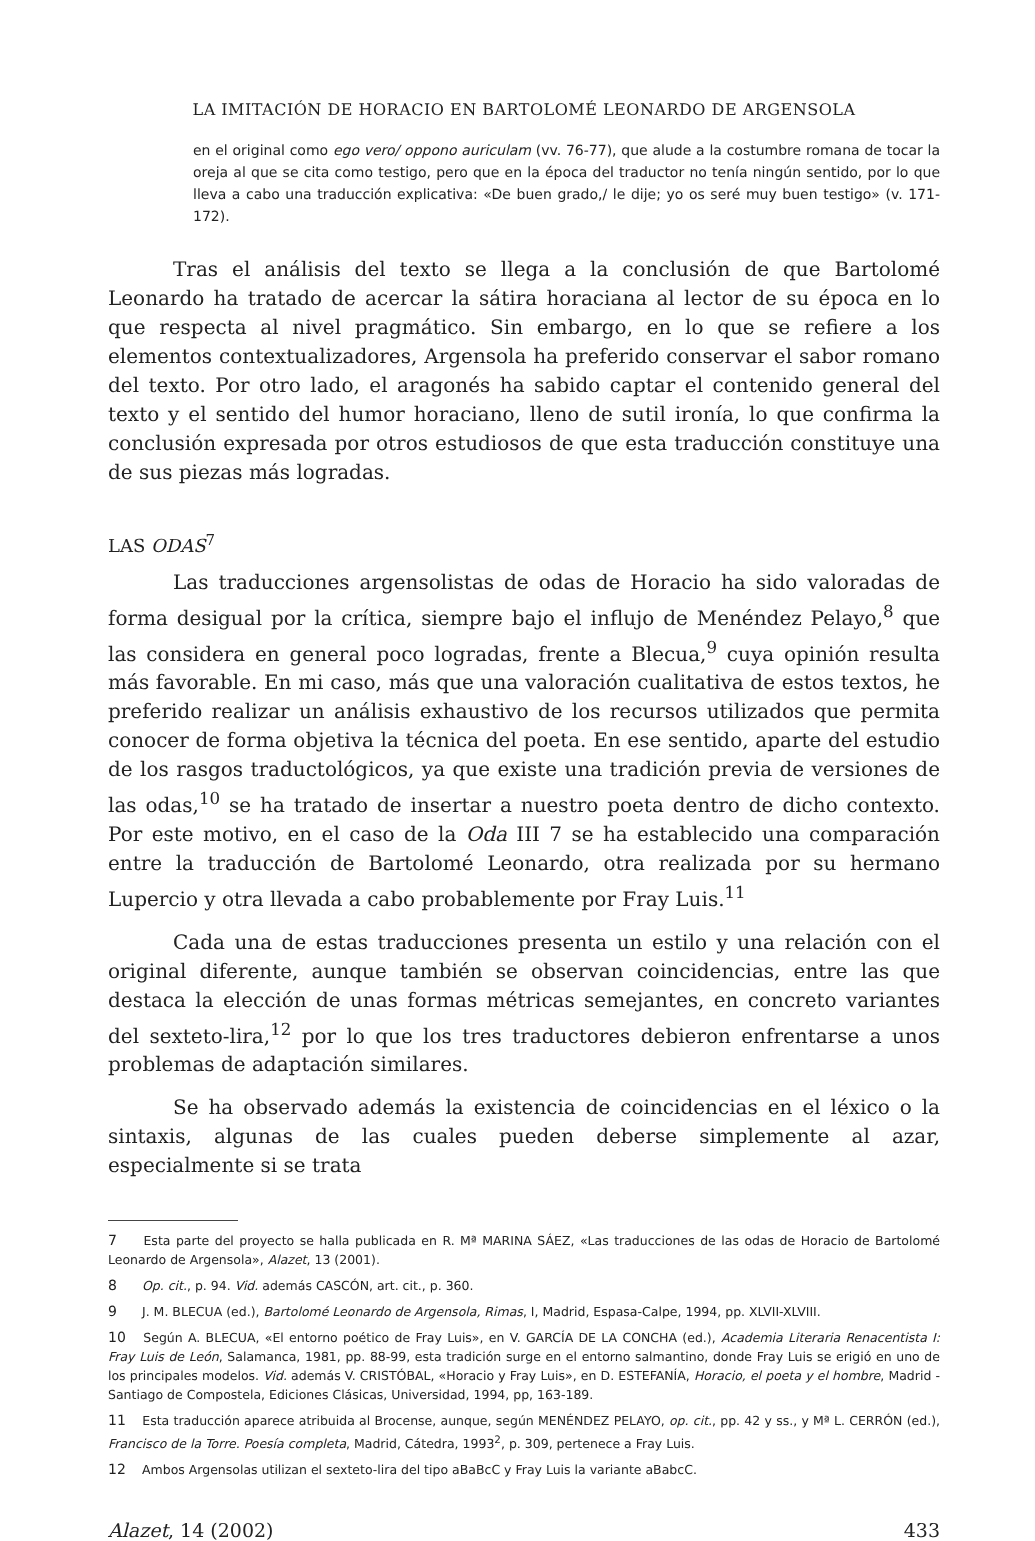LA IMITACIÓN DE HORACIO EN BARTOLOMÉ LEONARDO DE ARGENSOLA
en el original como ego vero/ oppono auriculam (vv. 76-77), que alude a la costumbre romana de tocar la oreja al que se cita como testigo, pero que en la época del traductor no tenía ningún sentido, por lo que lleva a cabo una traducción explicativa: «De buen grado,/ le dije; yo os seré muy buen testigo» (v. 171-172).
Tras el análisis del texto se llega a la conclusión de que Bartolomé Leonardo ha tratado de acercar la sátira horaciana al lector de su época en lo que respecta al nivel pragmático. Sin embargo, en lo que se refiere a los elementos contextualizadores, Argensola ha preferido conservar el sabor romano del texto. Por otro lado, el aragonés ha sabido captar el contenido general del texto y el sentido del humor horaciano, lleno de sutil ironía, lo que confirma la conclusión expresada por otros estudiosos de que esta traducción constituye una de sus piezas más logradas.
LAS ODAS<sup>7</sup>
Las traducciones argensolistas de odas de Horacio ha sido valoradas de forma desigual por la crítica, siempre bajo el influjo de Menéndez Pelayo,<sup>8</sup> que las considera en general poco logradas, frente a Blecua,<sup>9</sup> cuya opinión resulta más favorable. En mi caso, más que una valoración cualitativa de estos textos, he preferido realizar un análisis exhaustivo de los recursos utilizados que permita conocer de forma objetiva la técnica del poeta. En ese sentido, aparte del estudio de los rasgos traductológicos, ya que existe una tradición previa de versiones de las odas,<sup>10</sup> se ha tratado de insertar a nuestro poeta dentro de dicho contexto. Por este motivo, en el caso de la Oda III 7 se ha establecido una comparación entre la traducción de Bartolomé Leonardo, otra realizada por su hermano Lupercio y otra llevada a cabo probablemente por Fray Luis.<sup>11</sup>
Cada una de estas traducciones presenta un estilo y una relación con el original diferente, aunque también se observan coincidencias, entre las que destaca la elección de unas formas métricas semejantes, en concreto variantes del sexteto-lira,<sup>12</sup> por lo que los tres traductores debieron enfrentarse a unos problemas de adaptación similares.
Se ha observado además la existencia de coincidencias en el léxico o la sintaxis, algunas de las cuales pueden deberse simplemente al azar, especialmente si se trata
7 Esta parte del proyecto se halla publicada en R. Mª MARINA SÁEZ, «Las traducciones de las odas de Horacio de Bartolomé Leonardo de Argensola», Alazet, 13 (2001).
8 Op. cit., p. 94. Vid. además CASCÓN, art. cit., p. 360.
9 J. M. BLECUA (ed.), Bartolomé Leonardo de Argensola, Rimas, I, Madrid, Espasa-Calpe, 1994, pp. XLVII-XLVIII.
10 Según A. BLECUA, «El entorno poético de Fray Luis», en V. GARCÍA DE LA CONCHA (ed.), Academia Literaria Renacentista I: Fray Luis de León, Salamanca, 1981, pp. 88-99, esta tradición surge en el entorno salmantino, donde Fray Luis se erigió en uno de los principales modelos. Vid. además V. CRISTÓBAL, «Horacio y Fray Luis», en D. ESTEFANÍA, Horacio, el poeta y el hombre, Madrid - Santiago de Compostela, Ediciones Clásicas, Universidad, 1994, pp, 163-189.
11 Esta traducción aparece atribuida al Brocense, aunque, según MENÉNDEZ PELAYO, op. cit., pp. 42 y ss., y Mª L. CERRÓN (ed.), Francisco de la Torre. Poesía completa, Madrid, Cátedra, 1993<sup>2</sup>, p. 309, pertenece a Fray Luis.
12 Ambos Argensolas utilizan el sexteto-lira del tipo aBaBcC y Fray Luis la variante aBabcC.
Alazet, 14 (2002) 433